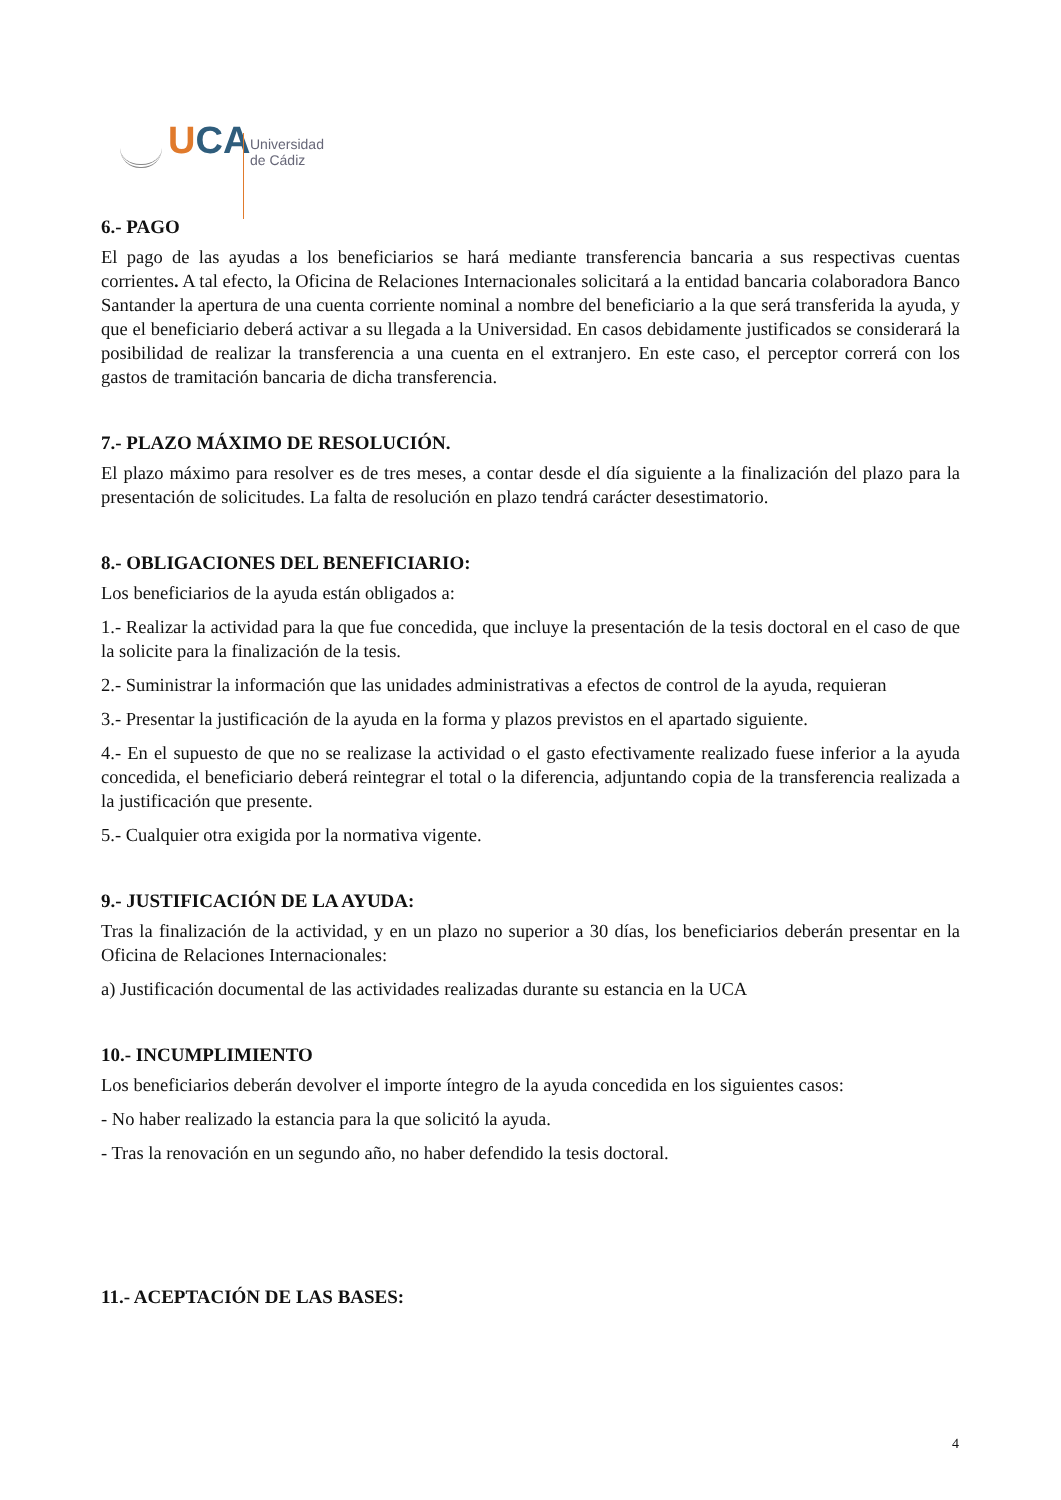UCA
Universidad
de Cádiz
6.- PAGO
El pago de las ayudas a los beneficiarios se hará mediante transferencia bancaria a sus respectivas cuentas corrientes. A tal efecto, la Oficina de Relaciones Internacionales solicitará a la entidad bancaria colaboradora Banco Santander la apertura de una cuenta corriente nominal a nombre del beneficiario a la que será transferida la ayuda, y que el beneficiario deberá activar a su llegada a la Universidad. En casos debidamente justificados se considerará la posibilidad de realizar la transferencia a una cuenta en el extranjero. En este caso, el perceptor correrá con los gastos de tramitación bancaria de dicha transferencia.
7.- PLAZO MÁXIMO DE RESOLUCIÓN.
El plazo máximo para resolver es de tres meses, a contar desde el día siguiente a la finalización del plazo para la presentación de solicitudes. La falta de resolución en plazo tendrá carácter desestimatorio.
8.- OBLIGACIONES DEL BENEFICIARIO:
Los beneficiarios de la ayuda están obligados a:
1.- Realizar la actividad para la que fue concedida, que incluye la presentación de la tesis doctoral en el caso de que la solicite para la finalización de la tesis.
2.- Suministrar la información que las unidades administrativas a efectos de control de la ayuda, requieran
3.- Presentar la justificación de la ayuda en la forma y plazos previstos en el apartado siguiente.
4.- En el supuesto de que no se realizase la actividad o el gasto efectivamente realizado fuese inferior a la ayuda concedida, el beneficiario deberá reintegrar el total o la diferencia, adjuntando copia de la transferencia realizada a la justificación que presente.
5.- Cualquier otra exigida por la normativa vigente.
9.- JUSTIFICACIÓN DE LA AYUDA:
Tras la finalización de la actividad, y en un plazo no superior a 30 días, los beneficiarios deberán presentar en la Oficina de Relaciones Internacionales:
a) Justificación documental de las actividades realizadas durante su estancia en la UCA
10.- INCUMPLIMIENTO
Los beneficiarios deberán devolver el importe íntegro de la ayuda concedida en los siguientes casos:
- No haber realizado la estancia para la que solicitó la ayuda.
- Tras la renovación en un segundo año, no haber defendido la tesis doctoral.
11.- ACEPTACIÓN DE LAS BASES:
4